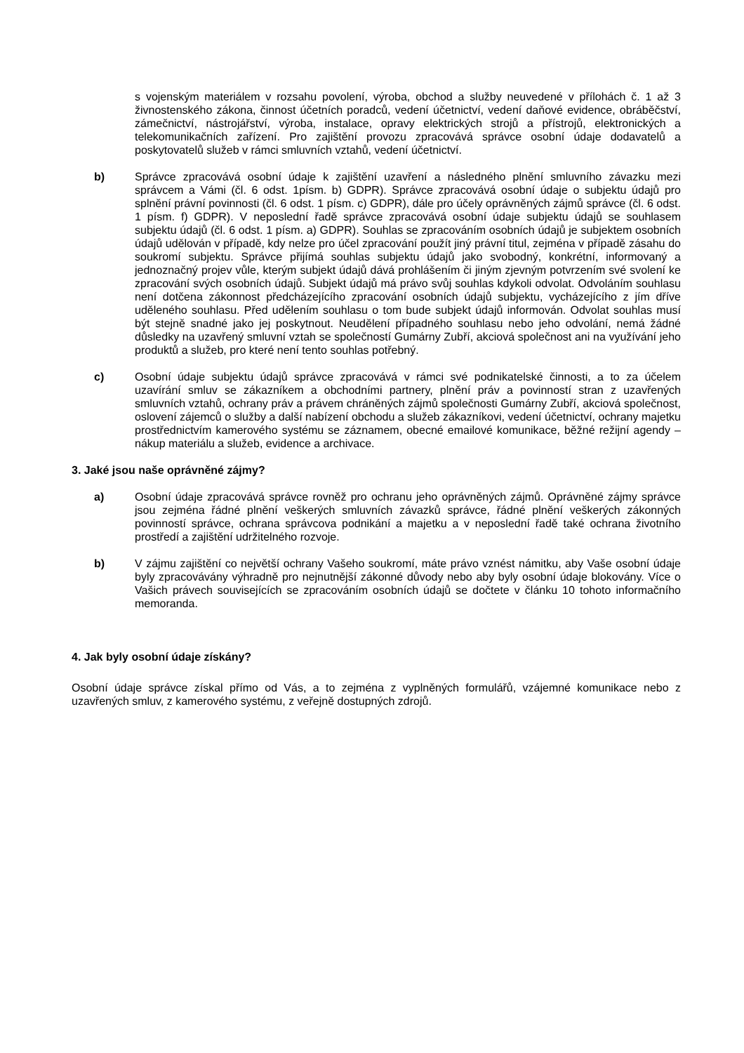s vojenským materiálem v rozsahu povolení, výroba, obchod a služby neuvedené v přílohách č. 1 až 3 živnostenského zákona, činnost účetních poradců, vedení účetnictví, vedení daňové evidence, obráběčství, zámečnictví, nástrojářství, výroba, instalace, opravy elektrických strojů a přístrojů, elektronických a telekomunikačních zařízení. Pro zajištění provozu zpracovává správce osobní údaje dodavatelů a poskytovatelů služeb v rámci smluvních vztahů, vedení účetnictví.
b) Správce zpracovává osobní údaje k zajištění uzavření a následného plnění smluvního závazku mezi správcem a Vámi (čl. 6 odst. 1písm. b) GDPR). Správce zpracovává osobní údaje o subjektu údajů pro splnění právní povinnosti (čl. 6 odst. 1 písm. c) GDPR), dále pro účely oprávněných zájmů správce (čl. 6 odst. 1 písm. f) GDPR). V neposlední řadě správce zpracovává osobní údaje subjektu údajů se souhlasem subjektu údajů (čl. 6 odst. 1 písm. a) GDPR). Souhlas se zpracováním osobních údajů je subjektem osobních údajů udělován v případě, kdy nelze pro účel zpracování použít jiný právní titul, zejména v případě zásahu do soukromí subjektu. Správce přijímá souhlas subjektu údajů jako svobodný, konkrétní, informovaný a jednoznačný projev vůle, kterým subjekt údajů dává prohlášením či jiným zjevným potvrzením své svolení ke zpracování svých osobních údajů. Subjekt údajů má právo svůj souhlas kdykoli odvolat. Odvoláním souhlasu není dotčena zákonnost předcházejícího zpracování osobních údajů subjektu, vycházejícího z jím dříve uděleného souhlasu. Před udělením souhlasu o tom bude subjekt údajů informován. Odvolat souhlas musí být stejně snadné jako jej poskytnout. Neudělení případného souhlasu nebo jeho odvolání, nemá žádné důsledky na uzavřený smluvní vztah se společností Gumárny Zubří, akciová společnost ani na využívání jeho produktů a služeb, pro které není tento souhlas potřebný.
c) Osobní údaje subjektu údajů správce zpracovává v rámci své podnikatelské činnosti, a to za účelem uzavírání smluv se zákazníkem a obchodními partnery, plnění práv a povinností stran z uzavřených smluvních vztahů, ochrany práv a právem chráněných zájmů společnosti Gumárny Zubří, akciová společnost, oslovení zájemců o služby a další nabízení obchodu a služeb zákazníkovi, vedení účetnictví, ochrany majetku prostřednictvím kamerového systému se záznamem, obecné emailové komunikace, běžné režijní agendy – nákup materiálu a služeb, evidence a archivace.
3. Jaké jsou naše oprávněné zájmy?
a) Osobní údaje zpracovává správce rovněž pro ochranu jeho oprávněných zájmů. Oprávněné zájmy správce jsou zejména řádné plnění veškerých smluvních závazků správce, řádné plnění veškerých zákonných povinností správce, ochrana správcova podnikání a majetku a v neposlední řadě také ochrana životního prostředí a zajištění udržitelného rozvoje.
b) V zájmu zajištění co největší ochrany Vašeho soukromí, máte právo vznést námitku, aby Vaše osobní údaje byly zpracovávány výhradně pro nejnutnější zákonné důvody nebo aby byly osobní údaje blokovány. Více o Vašich právech souvisejících se zpracováním osobních údajů se dočtete v článku 10 tohoto informačního memoranda.
4. Jak byly osobní údaje získány?
Osobní údaje správce získal přímo od Vás, a to zejména z vyplněných formulářů, vzájemné komunikace nebo z uzavřených smluv, z kamerového systému, z veřejně dostupných zdrojů.